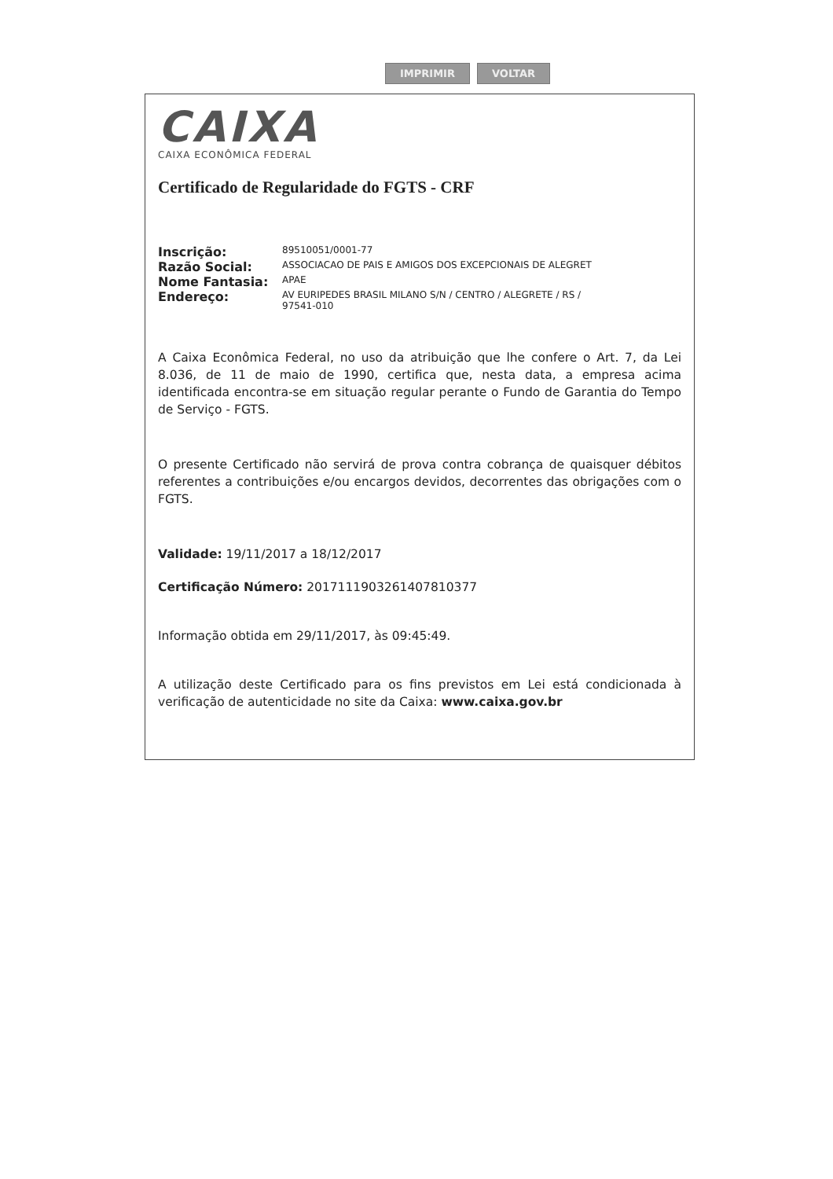IMPRIMIR VOLTAR
CAIXA
CAIXA ECONÔMICA FEDERAL
Certificado de Regularidade do FGTS - CRF
| Inscrição: | 89510051/0001-77 |
| Razão Social: | ASSOCIACAO DE PAIS E AMIGOS DOS EXCEPCIONAIS DE ALEGRET |
| Nome Fantasia: | APAE |
| Endereço: | AV EURIPEDES BRASIL MILANO S/N / CENTRO / ALEGRETE / RS / 97541-010 |
A Caixa Econômica Federal, no uso da atribuição que lhe confere o Art. 7, da Lei 8.036, de 11 de maio de 1990, certifica que, nesta data, a empresa acima identificada encontra-se em situação regular perante o Fundo de Garantia do Tempo de Serviço - FGTS.
O presente Certificado não servirá de prova contra cobrança de quaisquer débitos referentes a contribuições e/ou encargos devidos, decorrentes das obrigações com o FGTS.
Validade: 19/11/2017 a 18/12/2017
Certificação Número: 2017111903261407810377
Informação obtida em 29/11/2017, às 09:45:49.
A utilização deste Certificado para os fins previstos em Lei está condicionada à verificação de autenticidade no site da Caixa: www.caixa.gov.br